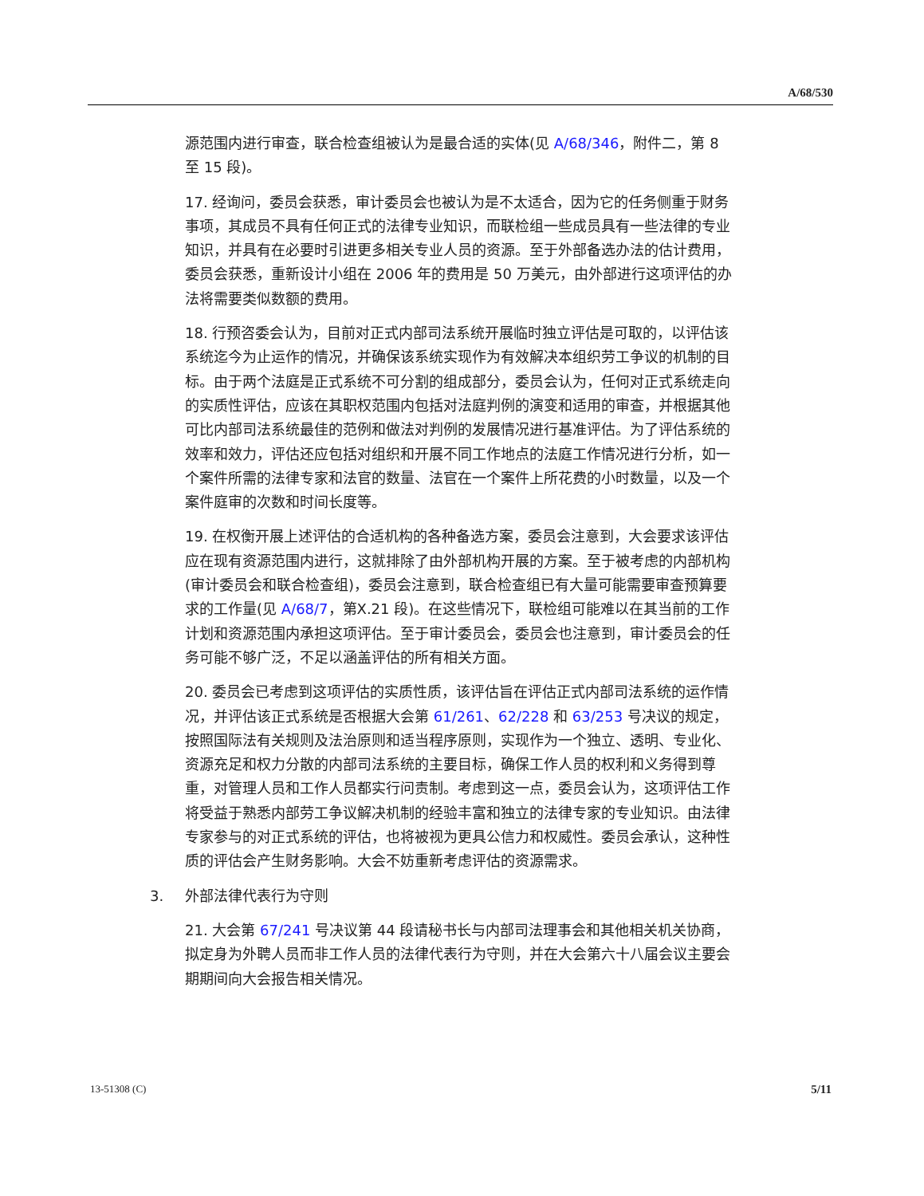A/68/530
源范围内进行审查，联合检查组被认为是最合适的实体(见 A/68/346，附件二，第 8 至 15 段)。
17. 经询问，委员会获悉，审计委员会也被认为是不太适合，因为它的任务侧重于财务事项，其成员不具有任何正式的法律专业知识，而联检组一些成员具有一些法律的专业知识，并具有在必要时引进更多相关专业人员的资源。至于外部备选办法的估计费用，委员会获悉，重新设计小组在 2006 年的费用是 50 万美元，由外部进行这项评估的办法将需要类似数额的费用。
18. 行预咨委会认为，目前对正式内部司法系统开展临时独立评估是可取的，以评估该系统迄今为止运作的情况，并确保该系统实现作为有效解决本组织劳工争议的机制的目标。由于两个法庭是正式系统不可分割的组成部分，委员会认为，任何对正式系统走向的实质性评估，应该在其职权范围内包括对法庭判例的演变和适用的审查，并根据其他可比内部司法系统最佳的范例和做法对判例的发展情况进行基准评估。为了评估系统的效率和效力，评估还应包括对组织和开展不同工作地点的法庭工作情况进行分析，如一个案件所需的法律专家和法官的数量、法官在一个案件上所花费的小时数量，以及一个案件庭审的次数和时间长度等。
19. 在权衡开展上述评估的合适机构的各种备选方案，委员会注意到，大会要求该评估应在现有资源范围内进行，这就排除了由外部机构开展的方案。至于被考虑的内部机构(审计委员会和联合检查组)，委员会注意到，联合检查组已有大量可能需要审查预算要求的工作量(见 A/68/7，第X.21 段)。在这些情况下，联检组可能难以在其当前的工作计划和资源范围内承担这项评估。至于审计委员会，委员会也注意到，审计委员会的任务可能不够广泛，不足以涵盖评估的所有相关方面。
20. 委员会已考虑到这项评估的实质性质，该评估旨在评估正式内部司法系统的运作情况，并评估该正式系统是否根据大会第 61/261、62/228 和 63/253 号决议的规定，按照国际法有关规则及法治原则和适当程序原则，实现作为一个独立、透明、专业化、资源充足和权力分散的内部司法系统的主要目标，确保工作人员的权利和义务得到尊重，对管理人员和工作人员都实行问责制。考虑到这一点，委员会认为，这项评估工作将受益于熟悉内部劳工争议解决机制的经验丰富和独立的法律专家的专业知识。由法律专家参与的对正式系统的评估，也将被视为更具公信力和权威性。委员会承认，这种性质的评估会产生财务影响。大会不妨重新考虑评估的资源需求。
3. 外部法律代表行为守则
21. 大会第 67/241 号决议第 44 段请秘书长与内部司法理事会和其他相关机关协商，拟定身为外聘人员而非工作人员的法律代表行为守则，并在大会第六十八届会议主要会期期间向大会报告相关情况。
13-51308 (C) 5/11